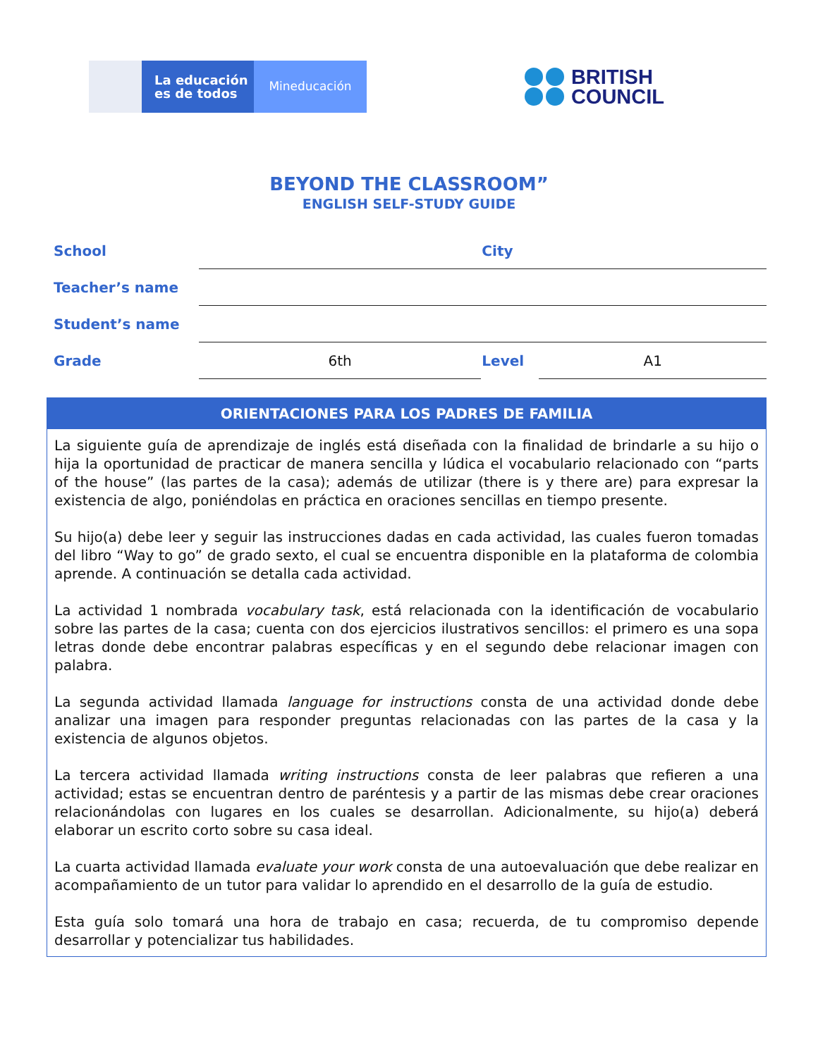La educación
es de todos
Mineducación
BRITISH
COUNCIL
BEYOND THE CLASSROOM”
ENGLISH SELF-STUDY GUIDE
| School | | City | |
| Teacher’s name | | | |
| Student’s name | | | |
| Grade | 6th | Level | A1 |
ORIENTACIONES PARA LOS PADRES DE FAMILIA
La siguiente guía de aprendizaje de inglés está diseñada con la finalidad de brindarle a su hijo o hija la oportunidad de practicar de manera sencilla y lúdica el vocabulario relacionado con “parts of the house” (las partes de la casa); además de utilizar (there is y there are) para expresar la existencia de algo, poniéndolas en práctica en oraciones sencillas en tiempo presente.
Su hijo(a) debe leer y seguir las instrucciones dadas en cada actividad, las cuales fueron tomadas del libro “Way to go” de grado sexto, el cual se encuentra disponible en la plataforma de colombia aprende. A continuación se detalla cada actividad.
La actividad 1 nombrada vocabulary task, está relacionada con la identificación de vocabulario sobre las partes de la casa; cuenta con dos ejercicios ilustrativos sencillos: el primero es una sopa letras donde debe encontrar palabras específicas y en el segundo debe relacionar imagen con palabra.
La segunda actividad llamada language for instructions consta de una actividad donde debe analizar una imagen para responder preguntas relacionadas con las partes de la casa y la existencia de algunos objetos.
La tercera actividad llamada writing instructions consta de leer palabras que refieren a una actividad; estas se encuentran dentro de paréntesis y a partir de las mismas debe crear oraciones relacionándolas con lugares en los cuales se desarrollan. Adicionalmente, su hijo(a) deberá elaborar un escrito corto sobre su casa ideal.
La cuarta actividad llamada evaluate your work consta de una autoevaluación que debe realizar en acompañamiento de un tutor para validar lo aprendido en el desarrollo de la guía de estudio.
Esta guía solo tomará una hora de trabajo en casa; recuerda, de tu compromiso depende desarrollar y potencializar tus habilidades.